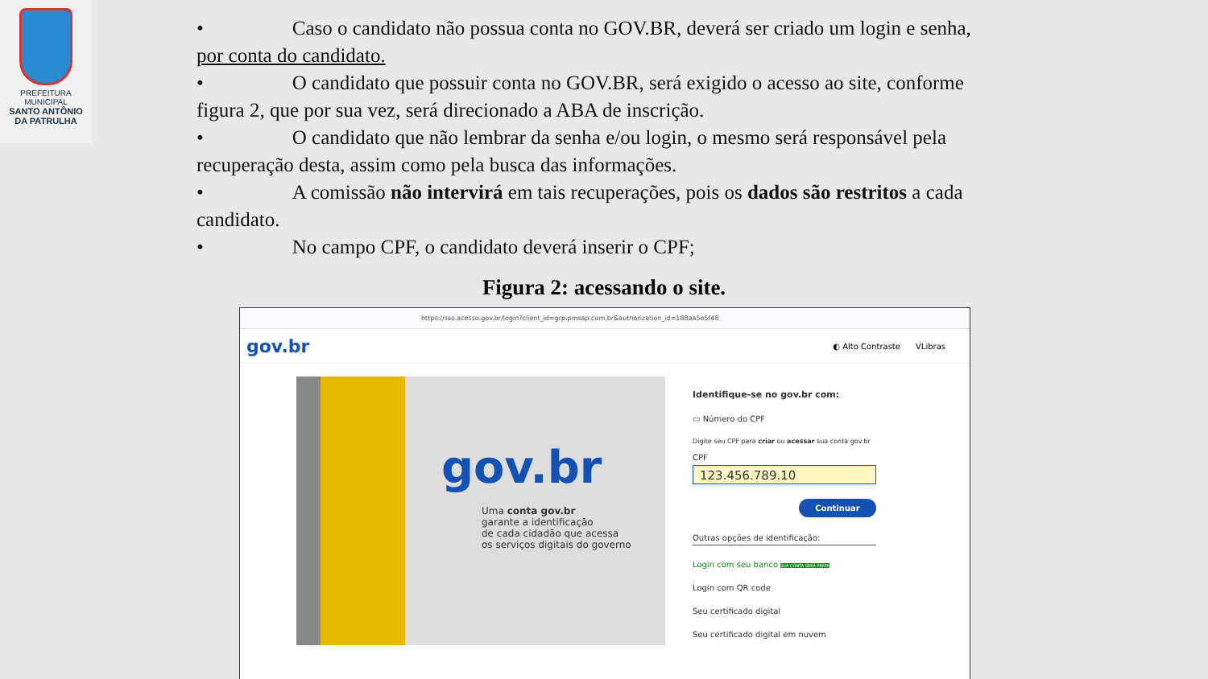PREFEITURA MUNICIPAL
SANTO ANTÔNIO
DA PATRULHA
• Caso o candidato não possua conta no GOV.BR, deverá ser criado um login e senha, por conta do candidato.
• O candidato que possuir conta no GOV.BR, será exigido o acesso ao site, conforme figura 2, que por sua vez, será direcionado a ABA de inscrição.
• O candidato que não lembrar da senha e/ou login, o mesmo será responsável pela recuperação desta, assim como pela busca das informações.
• A comissão não intervirá em tais recuperações, pois os dados são restritos a cada candidato.
• No campo CPF, o candidato deverá inserir o CPF;
Figura 2: acessando o site.
https://sso.acesso.gov.br/login?client_id=grp.pmsap.com.br&authorization_id=188aa5e5f48
gov.br ◐ Alto Contraste VLibras
gov.br
Uma conta gov.br
garante a identificação
de cada cidadão que acessa
os serviços digitais do governo
Identifique-se no gov.br com:
▭ Número do CPF
Digite seu CPF para criar ou acessar sua conta gov.br
CPF
123.456.789.10
Continuar
Outras opções de identificação:
Login com seu banco SUA CONTA SERÁ PRATA
Login com QR code
Seu certificado digital
Seu certificado digital em nuvem